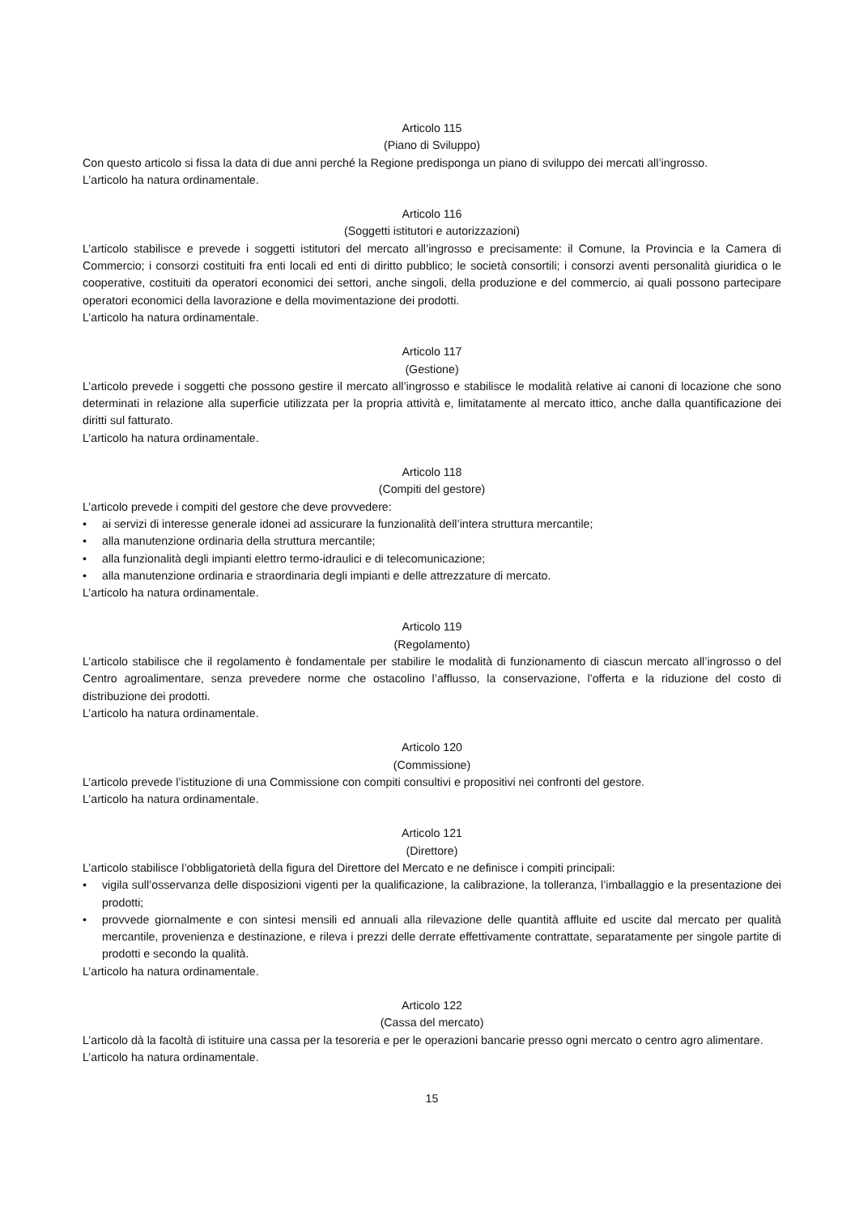Articolo 115
(Piano di Sviluppo)
Con questo articolo si fissa la data di due anni perché la Regione predisponga un piano di sviluppo dei mercati all’ingrosso.
L’articolo ha natura ordinamentale.
Articolo 116
(Soggetti istitutori e autorizzazioni)
L’articolo stabilisce e prevede i soggetti istitutori del mercato all’ingrosso e precisamente: il Comune, la Provincia e la Camera di Commercio; i consorzi costituiti fra enti locali ed enti di diritto pubblico; le società consortili; i consorzi aventi personalità giuridica o le cooperative, costituiti da operatori economici dei settori, anche singoli, della produzione e del commercio, ai quali possono partecipare operatori economici della lavorazione e della movimentazione dei prodotti.
L’articolo ha natura ordinamentale.
Articolo 117
(Gestione)
L’articolo prevede i soggetti che possono gestire il mercato all’ingrosso e stabilisce le modalità relative ai canoni di locazione che sono determinati in relazione alla superficie utilizzata per la propria attività e, limitatamente al mercato ittico, anche dalla quantificazione dei diritti sul fatturato.
L’articolo ha natura ordinamentale.
Articolo 118
(Compiti del gestore)
L’articolo prevede i compiti del gestore che deve provvedere:
• ai servizi di interesse generale idonei ad assicurare la funzionalità dell’intera struttura mercantile;
• alla manutenzione ordinaria della struttura mercantile;
• alla funzionalità degli impianti elettro termo-idraulici e di telecomunicazione;
• alla manutenzione ordinaria e straordinaria degli impianti e delle attrezzature di mercato.
L’articolo ha natura ordinamentale.
Articolo 119
(Regolamento)
L’articolo stabilisce che il regolamento è fondamentale per stabilire le modalità di funzionamento di ciascun mercato all’ingrosso o del Centro agroalimentare, senza prevedere norme che ostacolino l’afflusso, la conservazione, l’offerta e la riduzione del costo di distribuzione dei prodotti.
L’articolo ha natura ordinamentale.
Articolo 120
(Commissione)
L’articolo prevede l’istituzione di una Commissione con compiti consultivi e propositivi nei confronti del gestore.
L’articolo ha natura ordinamentale.
Articolo 121
(Direttore)
L’articolo stabilisce l’obbligatorietà della figura del Direttore del Mercato e ne definisce i compiti principali:
• vigila sull’osservanza delle disposizioni vigenti per la qualificazione, la calibrazione, la tolleranza, l’imballaggio e la presentazione dei prodotti;
• provvede giornalmente e con sintesi mensili ed annuali alla rilevazione delle quantità affluite ed uscite dal mercato per qualità mercantile, provenienza e destinazione, e rileva i prezzi delle derrate effettivamente contrattate, separatamente per singole partite di prodotti e secondo la qualità.
L’articolo ha natura ordinamentale.
Articolo 122
(Cassa del mercato)
L’articolo dà la facoltà di istituire una cassa per la tesoreria e per le operazioni bancarie presso ogni mercato o centro agro alimentare.
L’articolo ha natura ordinamentale.
15